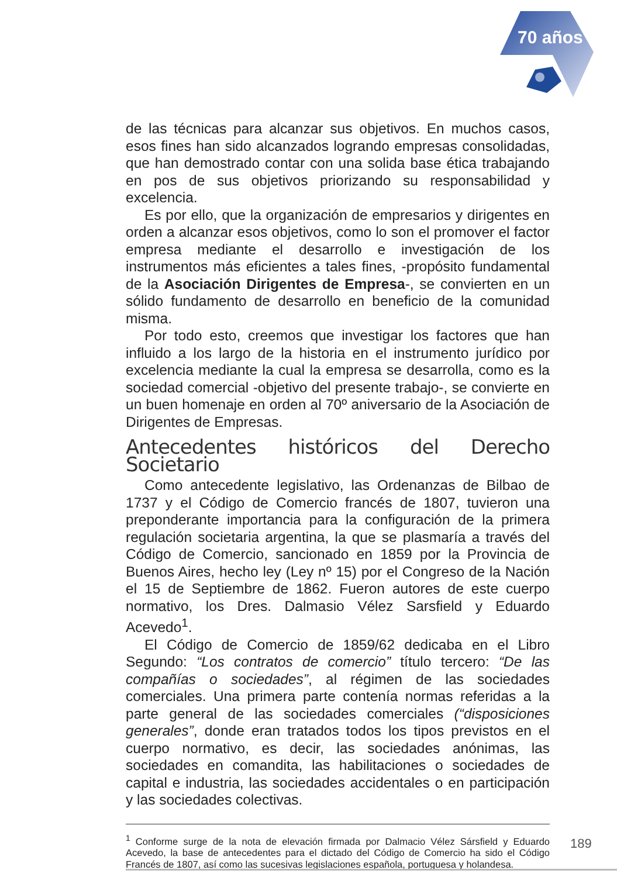70 años
de las técnicas para alcanzar sus objetivos. En muchos casos, esos fines han sido alcanzados logrando empresas consolidadas, que han demostrado contar con una solida base ética trabajando en pos de sus objetivos priorizando su responsabilidad y excelencia.
Es por ello, que la organización de empresarios y dirigentes en orden a alcanzar esos objetivos, como lo son el promover el factor empresa mediante el desarrollo e investigación de los instrumentos más eficientes a tales fines, -propósito fundamental de la Asociación Dirigentes de Empresa-, se convierten en un sólido fundamento de desarrollo en beneficio de la comunidad misma.
Por todo esto, creemos que investigar los factores que han influido a los largo de la historia en el instrumento jurídico por excelencia mediante la cual la empresa se desarrolla, como es la sociedad comercial -objetivo del presente trabajo-, se convierte en un buen homenaje en orden al 70º aniversario de la Asociación de Dirigentes de Empresas.
Antecedentes históricos del Derecho Societario
Como antecedente legislativo, las Ordenanzas de Bilbao de 1737 y el Código de Comercio francés de 1807, tuvieron una preponderante importancia para la configuración de la primera regulación societaria argentina, la que se plasmaría a través del Código de Comercio, sancionado en 1859 por la Provincia de Buenos Aires, hecho ley (Ley nº 15) por el Congreso de la Nación el 15 de Septiembre de 1862. Fueron autores de este cuerpo normativo, los Dres. Dalmasio Vélez Sarsfield y Eduardo Acevedo<sup>1</sup>.
El Código de Comercio de 1859/62 dedicaba en el Libro Segundo: “Los contratos de comercio” título tercero: “De las compañías o sociedades”, al régimen de las sociedades comerciales. Una primera parte contenía normas referidas a la parte general de las sociedades comerciales (“disposiciones generales”, donde eran tratados todos los tipos previstos en el cuerpo normativo, es decir, las sociedades anónimas, las sociedades en comandita, las habilitaciones o sociedades de capital e industria, las sociedades accidentales o en participación y las sociedades colectivas.
<sup>1</sup> Conforme surge de la nota de elevación firmada por Dalmacio Vélez Sársfield y Eduardo Acevedo, la base de antecedentes para el dictado del Código de Comercio ha sido el Código Francés de 1807, así como las sucesivas legislaciones española, portuguesa y holandesa.
189